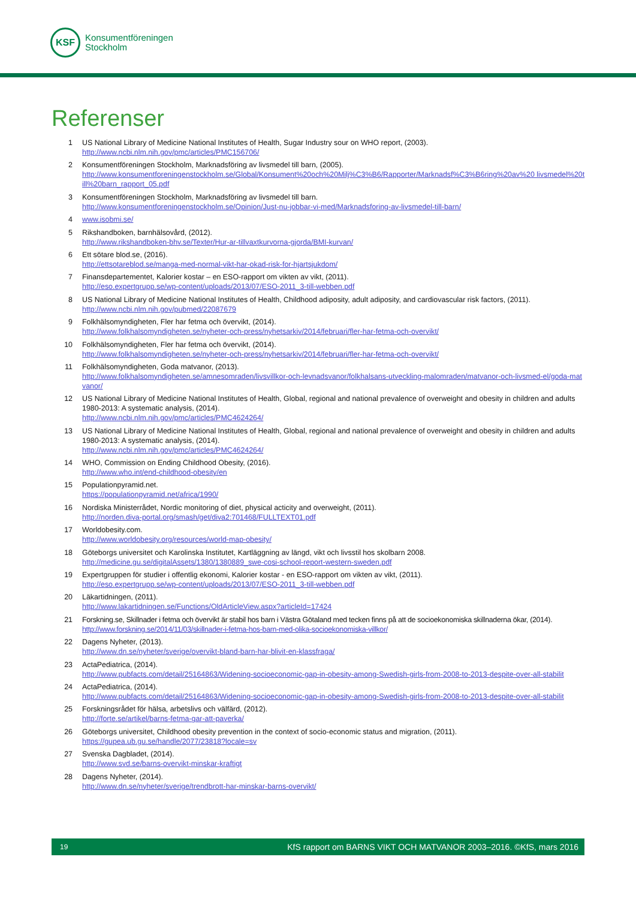KSF
Konsumentföreningen
Stockholm
Referenser
1 US National Library of Medicine National Institutes of Health, Sugar Industry sour on WHO report, (2003).
http://www.ncbi.nlm.nih.gov/pmc/articles/PMC156706/
2 Konsumentföreningen Stockholm, Marknadsföring av livsmedel till barn, (2005).
http://www.konsumentforeningenstockholm.se/Global/Konsument%20och%20Milj%C3%B6/Rapporter/Marknadsf%C3%B6ring%20av%20 livsmedel%20till%20barn_rapport_05.pdf
3 Konsumentföreningen Stockholm, Marknadsföring av livsmedel till barn.
http://www.konsumentforeningenstockholm.se/Opinion/Just-nu-jobbar-vi-med/Marknadsforing-av-livsmedel-till-barn/
4 www.isobmi.se/
5 Rikshandboken, barnhälsovård, (2012).
http://www.rikshandboken-bhv.se/Texter/Hur-ar-tillvaxtkurvorna-gjorda/BMI-kurvan/
6 Ett sötare blod.se, (2016).
http://ettsotareblod.se/manga-med-normal-vikt-har-okad-risk-for-hjartsjukdom/
7 Finansdepartementet, Kalorier kostar – en ESO-rapport om vikten av vikt, (2011).
http://eso.expertgrupp.se/wp-content/uploads/2013/07/ESO-2011_3-till-webben.pdf
8 US National Library of Medicine National Institutes of Health, Childhood adiposity, adult adiposity, and cardiovascular risk factors, (2011).
http://www.ncbi.nlm.nih.gov/pubmed/22087679
9 Folkhälsomyndigheten, Fler har fetma och övervikt, (2014).
http://www.folkhalsomyndigheten.se/nyheter-och-press/nyhetsarkiv/2014/februari/fler-har-fetma-och-overvikt/
10 Folkhälsomyndigheten, Fler har fetma och övervikt, (2014).
http://www.folkhalsomyndigheten.se/nyheter-och-press/nyhetsarkiv/2014/februari/fler-har-fetma-och-overvikt/
11 Folkhälsomyndigheten, Goda matvanor, (2013).
http://www.folkhalsomyndigheten.se/amnesomraden/livsvillkor-och-levnadsvanor/folkhalsans-utveckling-malomraden/matvanor-och-livsmed-el/goda-matvanor/
12 US National Library of Medicine National Institutes of Health, Global, regional and national prevalence of overweight and obesity in children and adults 1980-2013: A systematic analysis, (2014).
http://www.ncbi.nlm.nih.gov/pmc/articles/PMC4624264/
13 US National Library of Medicine National Institutes of Health, Global, regional and national prevalence of overweight and obesity in children and adults 1980-2013: A systematic analysis, (2014).
http://www.ncbi.nlm.nih.gov/pmc/articles/PMC4624264/
14 WHO, Commission on Ending Childhood Obesity, (2016).
http://www.who.int/end-childhood-obesity/en
15 Populationpyramid.net.
https://populationpyramid.net/africa/1990/
16 Nordiska Ministerrådet, Nordic monitoring of diet, physical acticity and overweight, (2011).
http://norden.diva-portal.org/smash/get/diva2:701468/FULLTEXT01.pdf
17 Worldobesity.com.
http://www.worldobesity.org/resources/world-map-obesity/
18 Göteborgs universitet och Karolinska Institutet, Kartläggning av längd, vikt och livsstil hos skolbarn 2008.
http://medicine.gu.se/digitalAssets/1380/1380889_swe-cosi-school-report-western-sweden.pdf
19 Expertgruppen för studier i offentlig ekonomi, Kalorier kostar - en ESO-rapport om vikten av vikt, (2011).
http://eso.expertgrupp.se/wp-content/uploads/2013/07/ESO-2011_3-till-webben.pdf
20 Läkartidningen, (2011).
http://www.lakartidningen.se/Functions/OldArticleView.aspx?articleId=17424
21 Forskning.se, Skillnader i fetma och övervikt är stabil hos barn i Västra Götaland med tecken finns på att de socioekonomiska skillnaderna ökar, (2014).
http://www.forskning.se/2014/11/03/skillnader-i-fetma-hos-barn-med-olika-socioekonomiska-villkor/
22 Dagens Nyheter, (2013).
http://www.dn.se/nyheter/sverige/overvikt-bland-barn-har-blivit-en-klassfraga/
23 ActaPediatrica, (2014).
http://www.pubfacts.com/detail/25164863/Widening-socioeconomic-gap-in-obesity-among-Swedish-girls-from-2008-to-2013-despite-over-all-stabilit
24 ActaPediatrica, (2014).
http://www.pubfacts.com/detail/25164863/Widening-socioeconomic-gap-in-obesity-among-Swedish-girls-from-2008-to-2013-despite-over-all-stabilit
25 Forskningsrådet för hälsa, arbetslivs och välfärd, (2012).
http://forte.se/artikel/barns-fetma-gar-att-paverka/
26 Göteborgs universitet, Childhood obesity prevention in the context of socio-economic status and migration, (2011).
https://gupea.ub.gu.se/handle/2077/23818?locale=sv
27 Svenska Dagbladet, (2014).
http://www.svd.se/barns-overvikt-minskar-kraftigt
28 Dagens Nyheter, (2014).
http://www.dn.se/nyheter/sverige/trendbrott-har-minskar-barns-overvikt/
19 KfS rapport om BARNS VIKT OCH MATVANOR 2003–2016. ©KfS, mars 2016